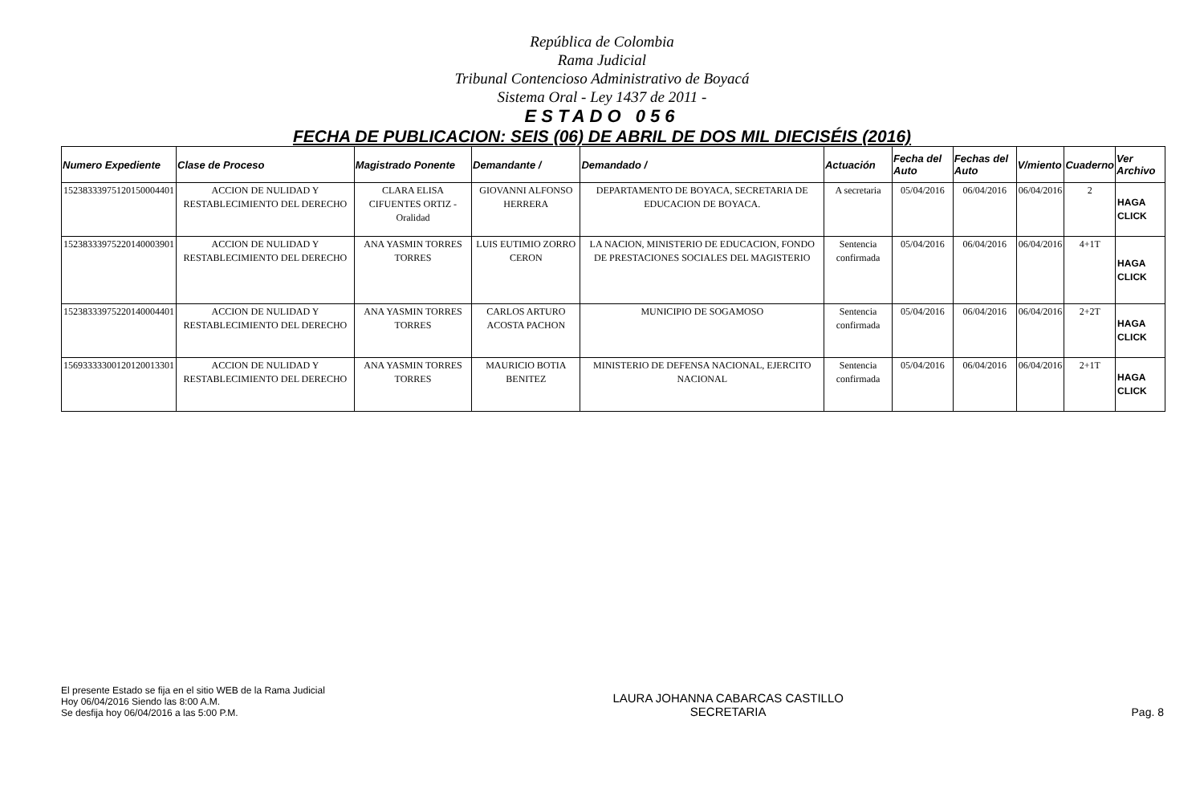República de Colombia
Rama Judicial
Tribunal Contencioso Administrativo de Boyacá
Sistema Oral - Ley 1437 de 2011 -
ESTADO 056
FECHA DE PUBLICACION: SEIS (06) DE ABRIL DE DOS MIL DIECISÉIS (2016)
| Numero Expediente | Clase de Proceso | Magistrado Ponente | Demandante / | Demandado / | Actuación | Fecha del Auto | Fechas del Auto | V/miento | Cuaderno | Ver Archivo |
| --- | --- | --- | --- | --- | --- | --- | --- | --- | --- | --- |
| 15238333975120150004401 | ACCION DE NULIDAD Y RESTABLECIMIENTO DEL DERECHO | CLARA ELISA CIFUENTES ORTIZ - Oralidad | GIOVANNI ALFONSO HERRERA | DEPARTAMENTO DE BOYACA, SECRETARIA DE EDUCACION DE BOYACA. | A secretaria | 05/04/2016 | 06/04/2016 | 06/04/2016 | 2 | HAGA CLICK |
| 15238333975220140003901 | ACCION DE NULIDAD Y RESTABLECIMIENTO DEL DERECHO | ANA YASMIN TORRES TORRES | LUIS EUTIMIO ZORRO CERON | LA NACION, MINISTERIO DE EDUCACION, FONDO DE PRESTACIONES SOCIALES DEL MAGISTERIO | Sentencia confirmada | 05/04/2016 | 06/04/2016 | 06/04/2016 | 4+1T | HAGA CLICK |
| 15238333975220140004401 | ACCION DE NULIDAD Y RESTABLECIMIENTO DEL DERECHO | ANA YASMIN TORRES TORRES | CARLOS ARTURO ACOSTA PACHON | MUNICIPIO DE SOGAMOSO | Sentencia confirmada | 05/04/2016 | 06/04/2016 | 06/04/2016 | 2+2T | HAGA CLICK |
| 15693333300120120013301 | ACCION DE NULIDAD Y RESTABLECIMIENTO DEL DERECHO | ANA YASMIN TORRES TORRES | MAURICIO BOTIA BENITEZ | MINISTERIO DE DEFENSA NACIONAL, EJERCITO NACIONAL | Sentencia confirmada | 05/04/2016 | 06/04/2016 | 06/04/2016 | 2+1T | HAGA CLICK |
El presente Estado se fija en el sitio WEB de la Rama Judicial
Hoy 06/04/2016 Siendo las 8:00 A.M.
Se desfija hoy 06/04/2016 a las 5:00 P.M.
LAURA JOHANNA CABARCAS CASTILLO
SECRETARIA
Pag. 8